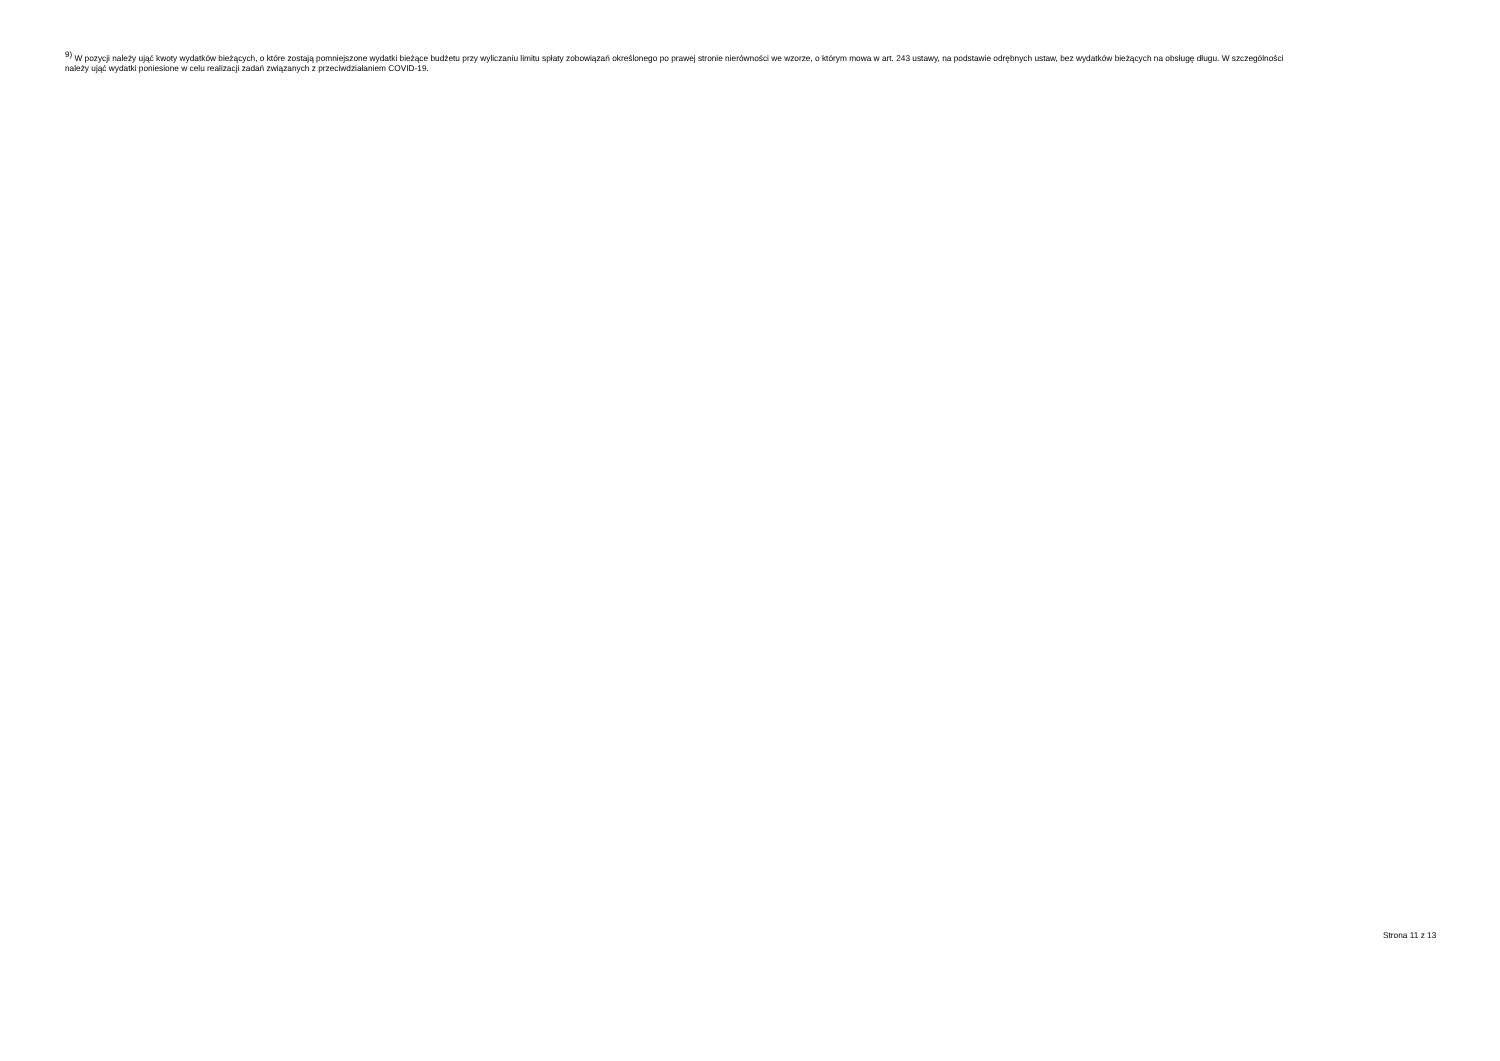<sup>9)</sup> W pozycji należy ująć kwoty wydatków bieżących, o które zostają pomniejszone wydatki bieżące budżetu przy wyliczaniu limitu spłaty zobowiązań określonego po prawej stronie nierówności we wzorze, o którym mowa w art. 243 ustawy, na podstawie odrębnych ustaw, bez wydatków bieżących na obsługę długu. W szczególności należy ująć wydatki poniesione w celu realizacji zadań związanych z przeciwdziałaniem COVID-19.
Strona 11 z 13